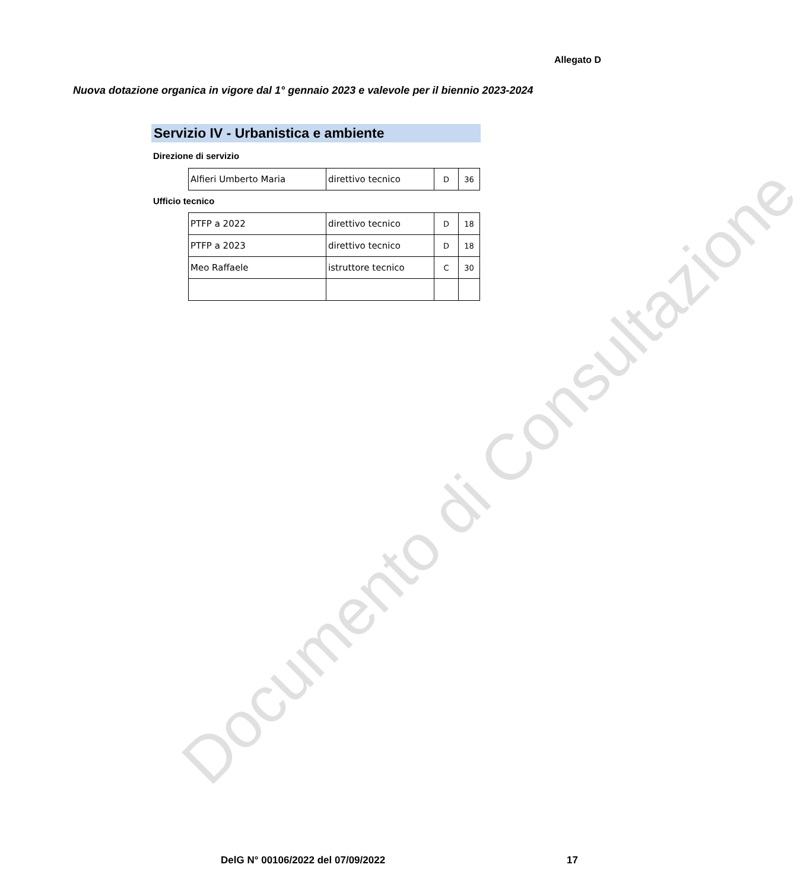Allegato D
Nuova dotazione organica in vigore dal 1° gennaio 2023 e valevole per il biennio 2023-2024
Servizio IV - Urbanistica e ambiente
Direzione di servizio
| Alfieri Umberto Maria | direttivo tecnico | D | 36 |
Ufficio tecnico
| PTFP a 2022 | direttivo tecnico | D | 18 |
| PTFP a 2023 | direttivo tecnico | D | 18 |
| Meo Raffaele | istruttore tecnico | C | 30 |
Documento di Consultazione
DelG N° 00106/2022 del 07/09/2022
17